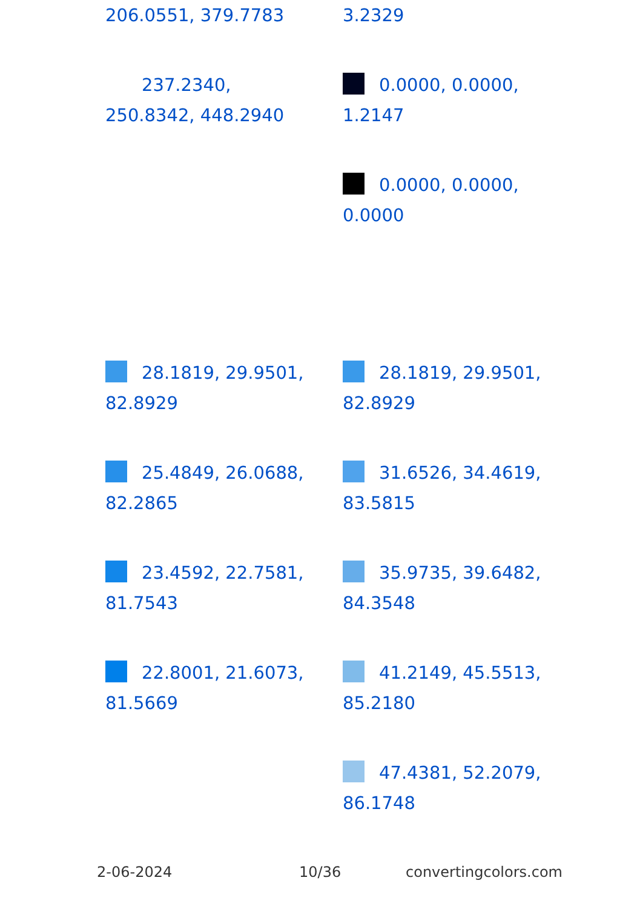206.0551, 379.7783 3.2329
237.2340, 250.8342, 448.2940
0.0000, 0.0000, 1.2147
0.0000, 0.0000, 0.0000
28.1819, 29.9501, 82.8929
28.1819, 29.9501, 82.8929
25.4849, 26.0688, 82.2865
31.6526, 34.4619, 83.5815
23.4592, 22.7581, 81.7543
35.9735, 39.6482, 84.3548
22.8001, 21.6073, 81.5669
41.2149, 45.5513, 85.2180
47.4381, 52.2079, 86.1748
2-06-2024 10/36 convertingcolors.com